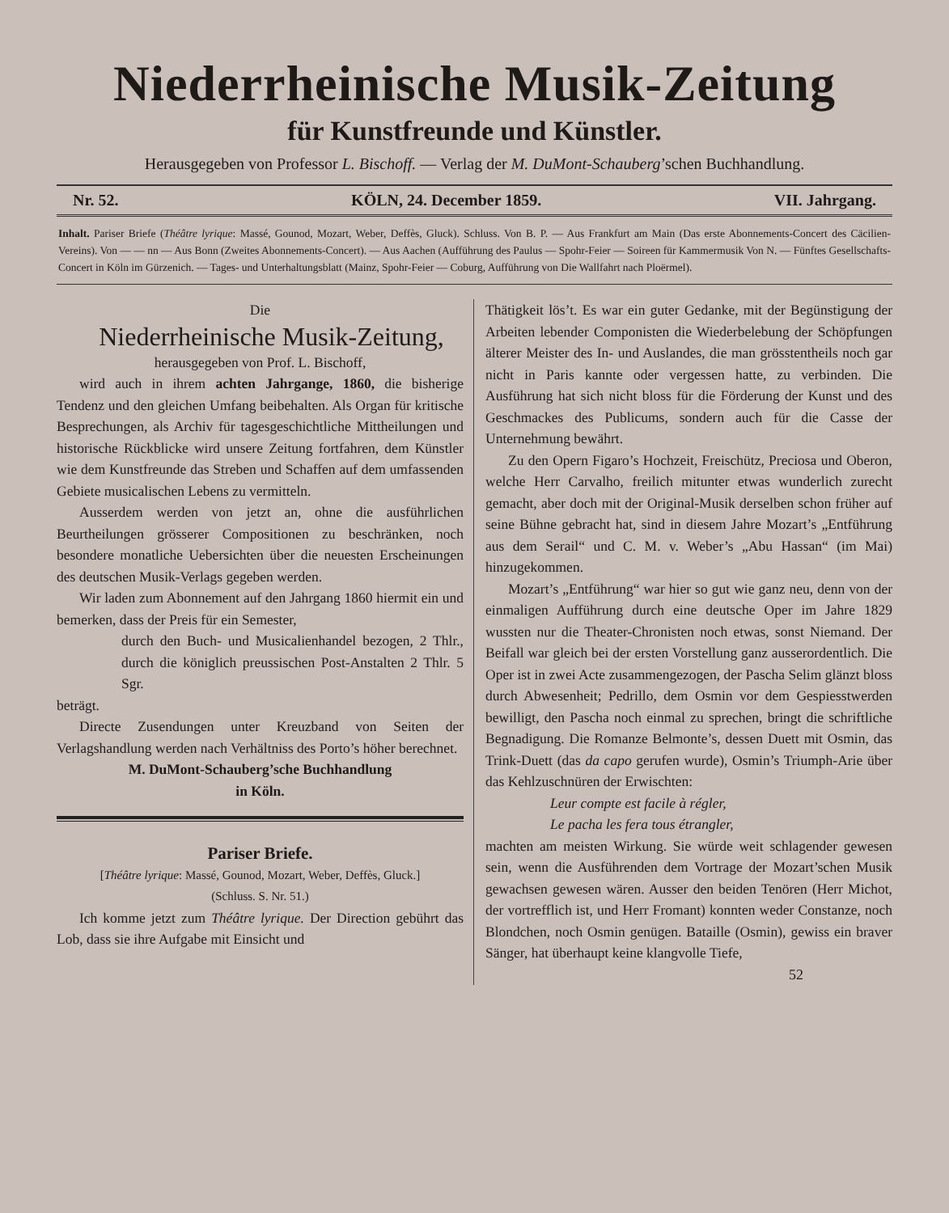Niederrheinische Musik-Zeitung
für Kunstfreunde und Künstler.
Herausgegeben von Professor L. Bischoff. — Verlag der M. DuMont-Schauberg’schen Buchhandlung.
Nr. 52. KÖLN, 24. December 1859. VII. Jahrgang.
Inhalt. Pariser Briefe (Théâtre lyrique: Massé, Gounod, Mozart, Weber, Deffès, Gluck). Schluss. Von B. P. — Aus Frankfurt am Main (Das erste Abonnements-Concert des Cäcilien-Vereins). Von — — nn — Aus Bonn (Zweites Abonnements-Concert). — Aus Aachen (Aufführung des Paulus — Spohr-Feier — Soireen für Kammermusik Von N. — Fünftes Gesellschafts-Concert in Köln im Gürzenich. — Tages- und Unterhaltungsblatt (Mainz, Spohr-Feier — Coburg, Aufführung von Die Wallfahrt nach Ploërmel).
Die
Niederrheinische Musik-Zeitung,
herausgegeben von Prof. L. Bischoff,
wird auch in ihrem achten Jahrgange, 1860, die bisherige Tendenz und den gleichen Umfang beibehalten. Als Organ für kritische Besprechungen, als Archiv für tagesgeschichtliche Mittheilungen und historische Rückblicke wird unsere Zeitung fortfahren, dem Künstler wie dem Kunstfreunde das Streben und Schaffen auf dem umfassenden Gebiete musicalischen Lebens zu vermitteln.
Ausserdem werden von jetzt an, ohne die ausführlichen Beurtheilungen grösserer Compositionen zu beschränken, noch besondere monatliche Uebersichten über die neuesten Erscheinungen des deutschen Musik-Verlags gegeben werden.
Wir laden zum Abonnement auf den Jahrgang 1860 hiermit ein und bemerken, dass der Preis für ein Semester,
durch den Buch- und Musicalienhandel bezogen, 2 Thlr., durch die königlich preussischen Post-Anstalten 2 Thlr. 5 Sgr.
beträgt.
Directe Zusendungen unter Kreuzband von Seiten der Verlagshandlung werden nach Verhältniss des Porto’s höher berechnet.
M. DuMont-Schauberg’sche Buchhandlung
in Köln.
Pariser Briefe.
[Théâtre lyrique: Massé, Gounod, Mozart, Weber, Deffès, Gluck.]
(Schluss. S. Nr. 51.)
Ich komme jetzt zum Théâtre lyrique. Der Direction gebührt das Lob, dass sie ihre Aufgabe mit Einsicht und
Thätigkeit lös’t. Es war ein guter Gedanke, mit der Begünstigung der Arbeiten lebender Componisten die Wiederbelebung der Schöpfungen älterer Meister des In- und Auslandes, die man grösstentheils noch gar nicht in Paris kannte oder vergessen hatte, zu verbinden. Die Ausführung hat sich nicht bloss für die Förderung der Kunst und des Geschmackes des Publicums, sondern auch für die Casse der Unternehmung bewährt.
Zu den Opern Figaro’s Hochzeit, Freischütz, Preciosa und Oberon, welche Herr Carvalho, freilich mitunter etwas wunderlich zurecht gemacht, aber doch mit der Original-Musik derselben schon früher auf seine Bühne gebracht hat, sind in diesem Jahre Mozart’s „Entführung aus dem Serail“ und C. M. v. Weber’s „Abu Hassan“ (im Mai) hinzugekommen.
Mozart’s „Entführung“ war hier so gut wie ganz neu, denn von der einmaligen Aufführung durch eine deutsche Oper im Jahre 1829 wussten nur die Theater-Chronisten noch etwas, sonst Niemand. Der Beifall war gleich bei der ersten Vorstellung ganz ausserordentlich. Die Oper ist in zwei Acte zusammengezogen, der Pascha Selim glänzt bloss durch Abwesenheit; Pedrillo, dem Osmin vor dem Gespiesstwerden bewilligt, den Pascha noch einmal zu sprechen, bringt die schriftliche Begnadigung. Die Romanze Belmonte’s, dessen Duett mit Osmin, das Trink-Duett (das da capo gerufen wurde), Osmin’s Triumph-Arie über das Kehlzuschnüren der Erwischten:
Leur compte est facile à régler,
Le pacha les fera tous étrangler,
machten am meisten Wirkung. Sie würde weit schlagender gewesen sein, wenn die Ausführenden dem Vortrage der Mozart’schen Musik gewachsen gewesen wären. Ausser den beiden Tenören (Herr Michot, der vortrefflich ist, und Herr Fromant) konnten weder Constanze, noch Blondchen, noch Osmin genügen. Bataille (Osmin), gewiss ein braver Sänger, hat überhaupt keine klangvolle Tiefe,
52